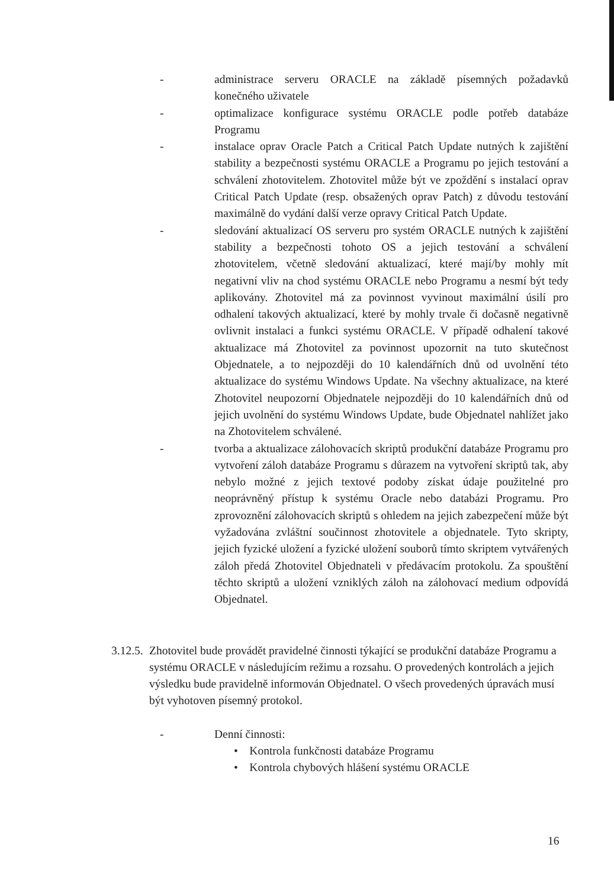- administrace serveru ORACLE na základě písemných požadavků konečného uživatele
- optimalizace konfigurace systému ORACLE podle potřeb databáze Programu
- instalace oprav Oracle Patch a Critical Patch Update nutných k zajištění stability a bezpečnosti systému ORACLE a Programu po jejich testování a schválení zhotovitelem. Zhotovitel může být ve zpoždění s instalací oprav Critical Patch Update (resp. obsažených oprav Patch) z důvodu testování maximálně do vydání další verze opravy Critical Patch Update.
- sledování aktualizací OS serveru pro systém ORACLE nutných k zajištění stability a bezpečnosti tohoto OS a jejich testování a schválení zhotovitelem, včetně sledování aktualizací, které mají/by mohly mít negativní vliv na chod systému ORACLE nebo Programu a nesmí být tedy aplikovány. Zhotovitel má za povinnost vyvinout maximální úsilí pro odhalení takových aktualizací, které by mohly trvale či dočasně negativně ovlivnit instalaci a funkci systému ORACLE. V případě odhalení takové aktualizace má Zhotovitel za povinnost upozornit na tuto skutečnost Objednatele, a to nejpozději do 10 kalendářních dnů od uvolnění této aktualizace do systému Windows Update. Na všechny aktualizace, na které Zhotovitel neupozorní Objednatele nejpozději do 10 kalendářních dnů od jejich uvolnění do systému Windows Update, bude Objednatel nahlížet jako na Zhotovitelem schválené.
- tvorba a aktualizace zálohovacích skriptů produkční databáze Programu pro vytvoření záloh databáze Programu s důrazem na vytvoření skriptů tak, aby nebylo možné z jejich textové podoby získat údaje použitelné pro neoprávněný přístup k systému Oracle nebo databázi Programu. Pro zprovoznění zálohovacích skriptů s ohledem na jejich zabezpečení může být vyžadována zvláštní součinnost zhotovitele a objednatele. Tyto skripty, jejich fyzické uložení a fyzické uložení souborů tímto skriptem vytvářených záloh předá Zhotovitel Objednateli v předávacím protokolu. Za spouštění těchto skriptů a uložení vzniklých záloh na zálohovací medium odpovídá Objednatel.
3.12.5.
Zhotovitel bude provádět pravidelné činnosti týkající se produkční databáze Programu a systému ORACLE v následujícím režimu a rozsahu. O provedených kontrolách a jejich výsledku bude pravidelně informován Objednatel. O všech provedených úpravách musí být vyhotoven písemný protokol.
- Denní činnosti:
• Kontrola funkčnosti databáze Programu
• Kontrola chybových hlášení systému ORACLE
16